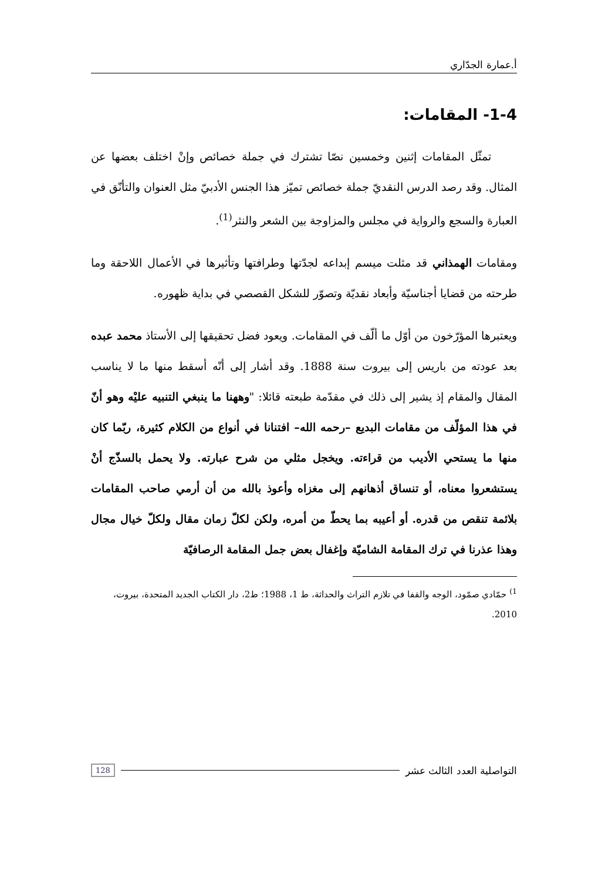أ.عمارة الجدّاري
1-4- المقامات:
تمثّل المقامات إثنين وخمسين نصّا تشترك في جملة خصائص وإنْ اختلف بعضها عن المثال. وقد رصد الدرس النقديّ جملة خصائص تميّز هذا الجنس الأدبيّ مثل العنوان والتأنّق في العبارة والسجع والرواية في مجلس والمزاوجة بين الشعر والنثر<sup>(1)</sup>.
ومقامات الهمذاني قد مثلت ميسم إبداعه لجدّتها وطرافتها وتأثيرها في الأعمال اللاحقة وما طرحته من قضايا أجناسيّة وأبعاد نقديّة وتصوّر للشكل القصصي في بداية ظهوره.
ويعتبرها المؤرّخون من أوّل ما ألّف في المقامات. ويعود فضل تحقيقها إلى الأستاذ محمد عبده بعد عودته من باريس إلى بيروت سنة 1888. وقد أشار إلى أنّه أسقط منها ما لا يناسب المقال والمقام إذ يشير إلى ذلك في مقدّمة طبعته قائلا: "وههنا ما ينبغي التنبيه عليْه وهو أنّ في هذا المؤلّف من مقامات البديع –رحمه الله– افتنانا في أنواع من الكلام كثيرة، ربّما كان منها ما يستحي الأديب من قراءته. ويخجل مثلي من شرح عبارته. ولا يحمل بالسذّج أنْ يستشعروا معناه، أو تنساق أذهانهم إلى مغزاه وأعوذ بالله من أن أرمي صاحب المقامات بلائمة تنقص من قدره. أو أعيبه بما يحطّ من أمره، ولكن لكلّ زمان مقال ولكلّ خيال مجال وهذا عذرنا في ترك المقامة الشاميّة وإغفال بعض جمل المقامة الرصافيّة
<sup>1)</sup> حمّادي صمّود، الوجه والقفا في تلازم التراث والحداثة، ط 1، 1988؛ ط2، دار الكتاب الجديد المتحدة، بيروت، 2010.
التواصلية العدد الثالث عشر 128